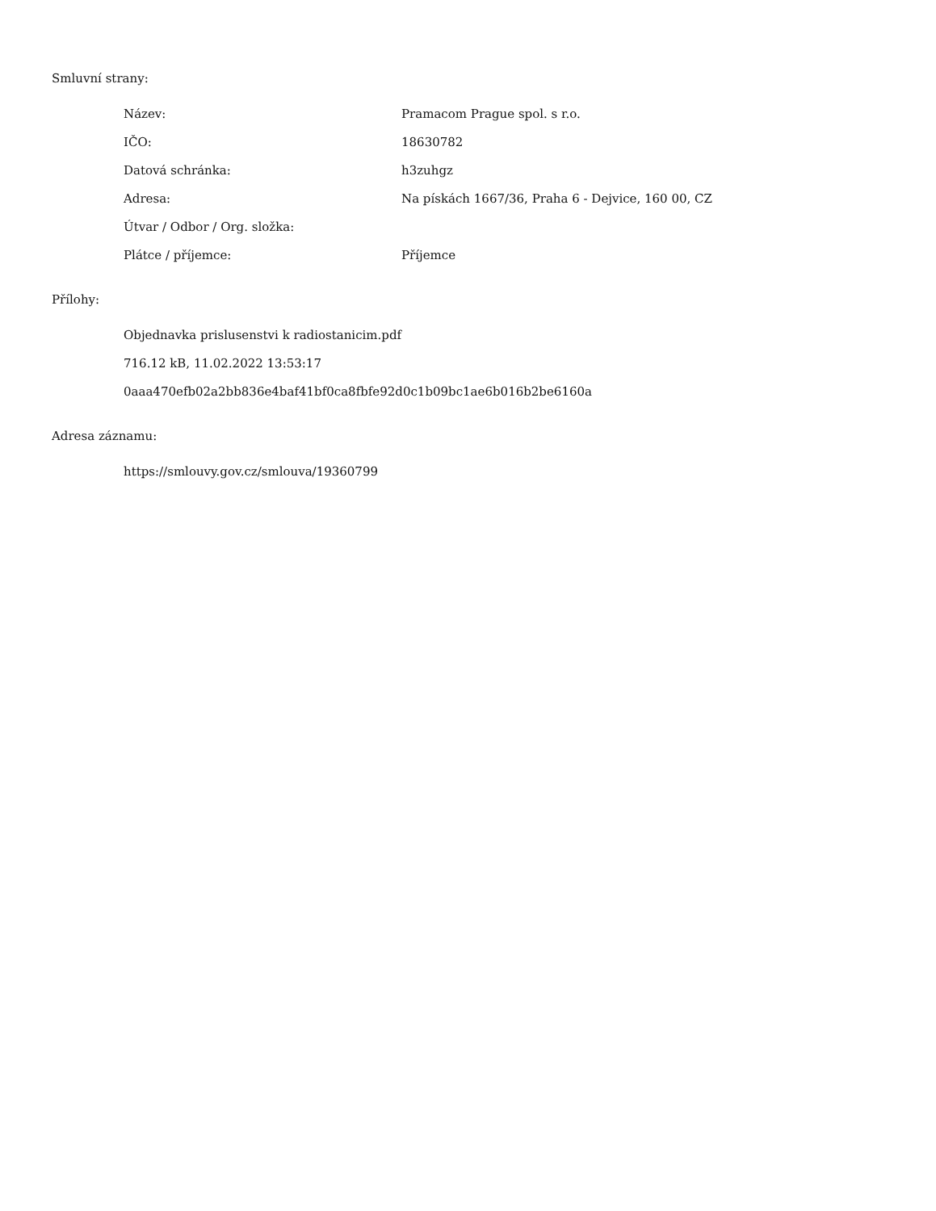Smluvní strany:
| Název: | Pramacom Prague spol. s r.o. |
| IČO: | 18630782 |
| Datová schránka: | h3zuhgz |
| Adresa: | Na pískách 1667/36, Praha 6 - Dejvice, 160 00, CZ |
| Útvar / Odbor / Org. složka: | |
| Plátce / příjemce: | Příjemce |
Přílohy:
Objednavka prislusenstvi k radiostanicim.pdf
716.12 kB, 11.02.2022 13:53:17
0aaa470efb02a2bb836e4baf41bf0ca8fbfe92d0c1b09bc1ae6b016b2be6160a
Adresa záznamu:
https://smlouvy.gov.cz/smlouva/19360799